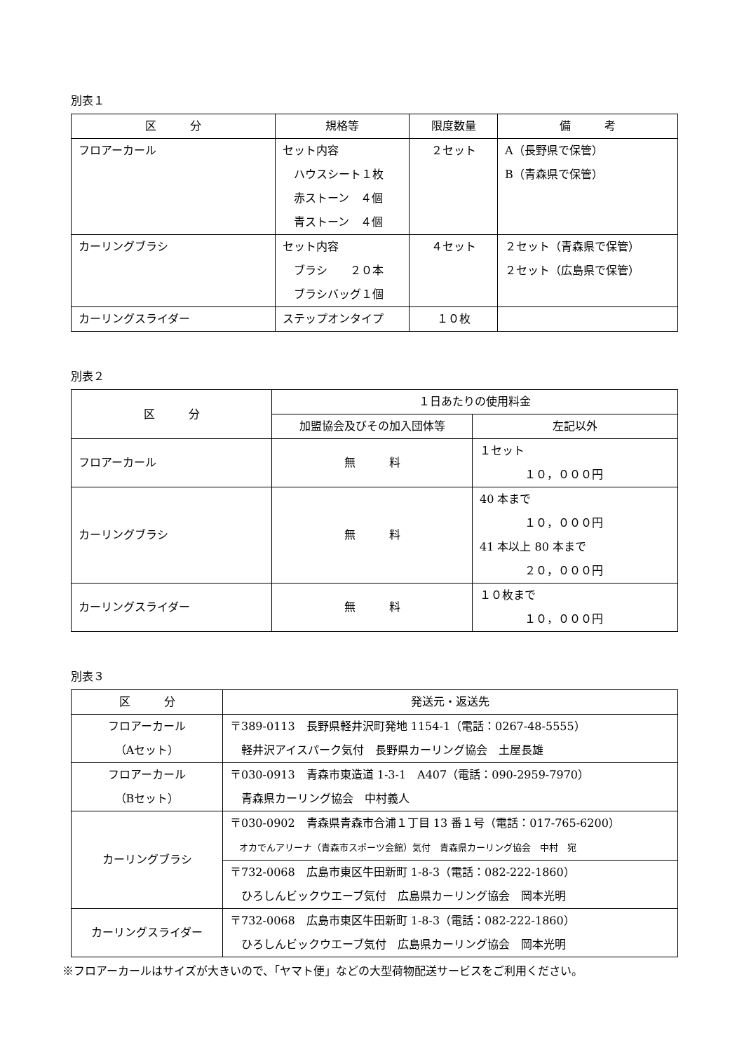別表１
| 区 分 | 規格等 | 限度数量 | 備 考 |
| --- | --- | --- | --- |
| フロアーカール | セット内容 ハウスシート１枚 赤ストーン ４個 青ストーン ４個 | ２セット | A（長野県で保管） B（青森県で保管） |
| カーリングブラシ | セット内容 ブラシ ２０本 ブラシバッグ１個 | ４セット | ２セット（青森県で保管） ２セット（広島県で保管） |
| カーリングスライダー | ステップオンタイプ | １０枚 | |
別表２
| 区 分 | １日あたりの使用料金 | |
| --- | --- | --- |
| | 加盟協会及びその加入団体等 | 左記以外 |
| フロアーカール | 無 料 | １セット １０，０００円 |
| カーリングブラシ | 無 料 | 40 本まで １０，０００円 41 本以上 80 本まで ２０，０００円 |
| カーリングスライダー | 無 料 | １０枚まで １０，０００円 |
別表３
| 区 分 | 発送元・返送先 |
| --- | --- |
| フロアーカール （Aセット） | 〒389-0113 長野県軽井沢町発地 1154-1（電話：0267-48-5555） 軽井沢アイスパーク気付 長野県カーリング協会 土屋長雄 |
| フロアーカール （Bセット） | 〒030-0913 青森市東造道 1-3-1 A407（電話：090-2959-7970） 青森県カーリング協会 中村義人 |
| カーリングブラシ | 〒030-0902 青森県青森市合浦１丁目 13 番１号（電話：017-765-6200） オカでんアリーナ（青森市スポーツ会館）気付 青森県カーリング協会 中村 宛 |
| | 〒732-0068 広島市東区牛田新町 1-8-3（電話：082-222-1860） ひろしんビックウエーブ気付 広島県カーリング協会 岡本光明 |
| カーリングスライダー | 〒732-0068 広島市東区牛田新町 1-8-3（電話：082-222-1860） ひろしんビックウエーブ気付 広島県カーリング協会 岡本光明 |
※フロアーカールはサイズが大きいので、「ヤマト便」などの大型荷物配送サービスをご利用ください。